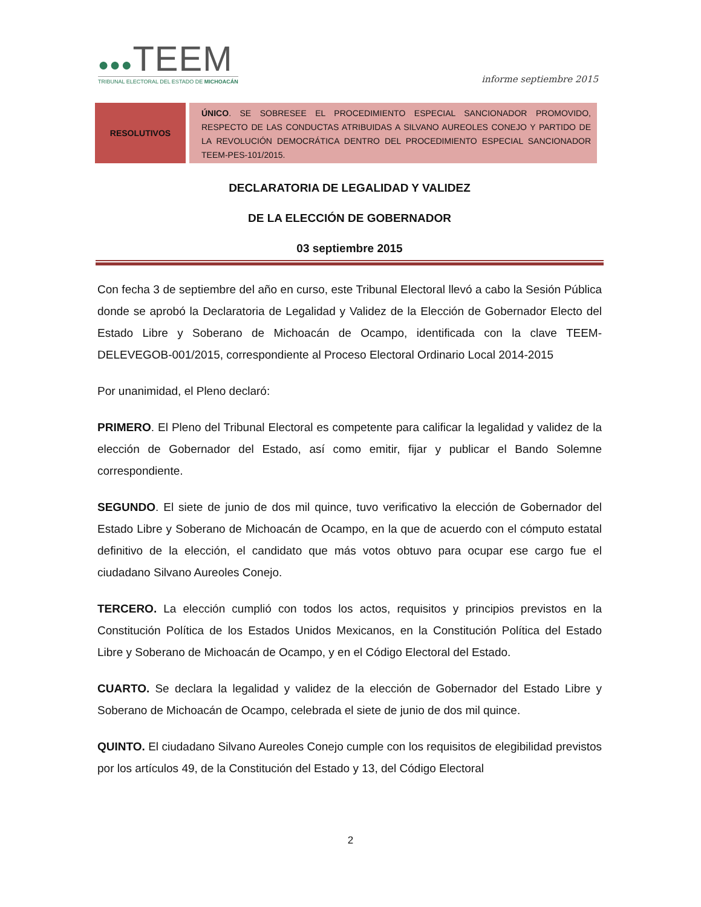●●●TEEM
TRIBUNAL ELECTORAL DEL ESTADO DE MICHOACÁN
informe septiembre 2015
| RESOLUTIVOS | ÚNICO . SE SOBRESEE EL PROCEDIMIENTO ESPECIAL SANCIONADOR PROMOVIDO, RESPECTO DE LAS CONDUCTAS ATRIBUIDAS A SILVANO AUREOLES CONEJO Y PARTIDO DE LA REVOLUCIÓN DEMOCRÁTICA DENTRO DEL PROCEDIMIENTO ESPECIAL SANCIONADOR TEEM-PES-101/2015. |
DECLARATORIA DE LEGALIDAD Y VALIDEZ
DE LA ELECCIÓN DE GOBERNADOR
03 septiembre 2015
Con fecha 3 de septiembre del año en curso, este Tribunal Electoral llevó a cabo la Sesión Pública donde se aprobó la Declaratoria de Legalidad y Validez de la Elección de Gobernador Electo del Estado Libre y Soberano de Michoacán de Ocampo, identificada con la clave TEEM-DELEVEGOB-001/2015, correspondiente al Proceso Electoral Ordinario Local 2014-2015
Por unanimidad, el Pleno declaró:
PRIMERO. El Pleno del Tribunal Electoral es competente para calificar la legalidad y validez de la elección de Gobernador del Estado, así como emitir, fijar y publicar el Bando Solemne correspondiente.
SEGUNDO. El siete de junio de dos mil quince, tuvo verificativo la elección de Gobernador del Estado Libre y Soberano de Michoacán de Ocampo, en la que de acuerdo con el cómputo estatal definitivo de la elección, el candidato que más votos obtuvo para ocupar ese cargo fue el ciudadano Silvano Aureoles Conejo.
TERCERO. La elección cumplió con todos los actos, requisitos y principios previstos en la Constitución Política de los Estados Unidos Mexicanos, en la Constitución Política del Estado Libre y Soberano de Michoacán de Ocampo, y en el Código Electoral del Estado.
CUARTO. Se declara la legalidad y validez de la elección de Gobernador del Estado Libre y Soberano de Michoacán de Ocampo, celebrada el siete de junio de dos mil quince.
QUINTO. El ciudadano Silvano Aureoles Conejo cumple con los requisitos de elegibilidad previstos por los artículos 49, de la Constitución del Estado y 13, del Código Electoral
2